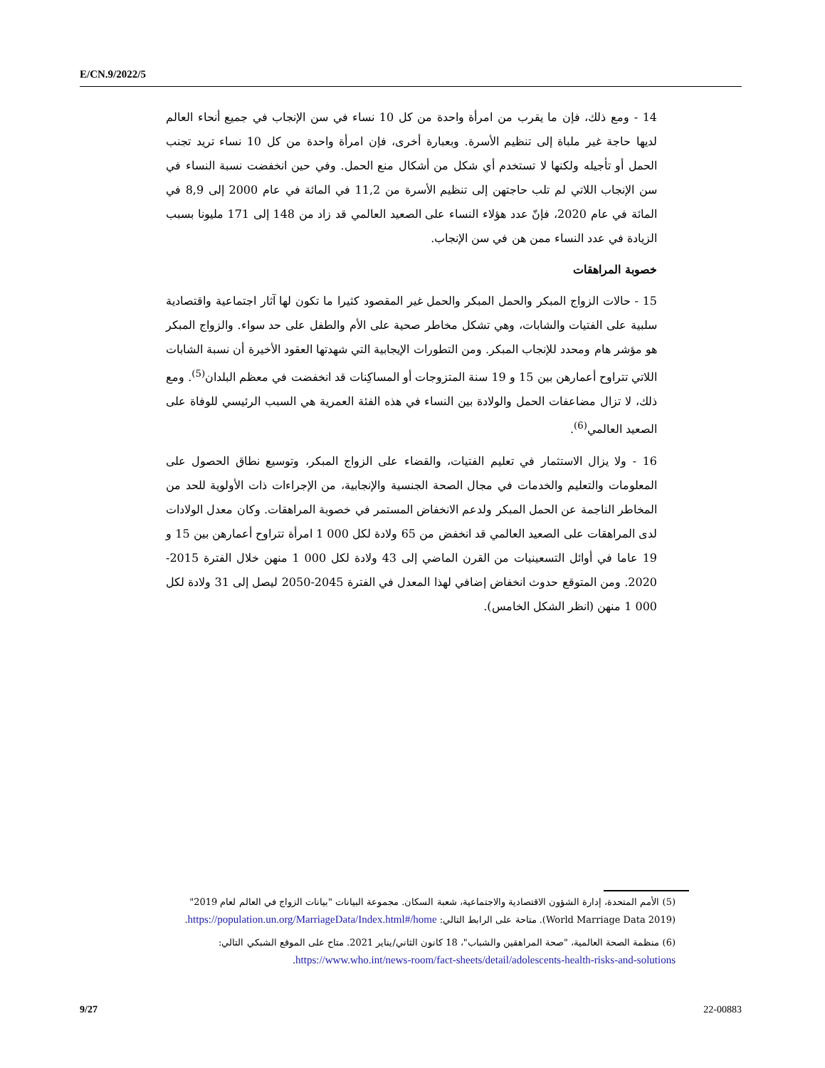E/CN.9/2022/5
14 - ومع ذلك، فإن ما يقرب من امرأة واحدة من كل 10 نساء في سن الإنجاب في جميع أنحاء العالم لديها حاجة غير ملباة إلى تنظيم الأسرة. وبعبارة أخرى، فإن امرأة واحدة من كل 10 نساء تريد تجنب الحمل أو تأجيله ولكنها لا تستخدم أي شكل من أشكال منع الحمل. وفي حين انخفضت نسبة النساء في سن الإنجاب اللاتي لم تلب حاجتهن إلى تنظيم الأسرة من 11,2 في المائة في عام 2000 إلى 8,9 في المائة في عام 2020، فإنّ عدد هؤلاء النساء على الصعيد العالمي قد زاد من 148 إلى 171 مليونا بسبب الزيادة في عدد النساء ممن هن في سن الإنجاب.
خصوبة المراهقات
15 - حالات الزواج المبكر والحمل المبكر والحمل غير المقصود كثيرا ما تكون لها آثار اجتماعية واقتصادية سلبية على الفتيات والشابات، وهي تشكل مخاطر صحية على الأم والطفل على حد سواء. والزواج المبكر هو مؤشر هام ومحدد للإنجاب المبكر. ومن التطورات الإيجابية التي شهدتها العقود الأخيرة أن نسبة الشابات اللاتي تتراوح أعمارهن بين 15 و 19 سنة المتزوجات أو المساكِنات قد انخفضت في معظم البلدان<sup>(5)</sup>. ومع ذلك، لا تزال مضاعفات الحمل والولادة بين النساء في هذه الفئة العمرية هي السبب الرئيسي للوفاة على الصعيد العالمي<sup>(6)</sup>.
16 - ولا يزال الاستثمار في تعليم الفتيات، والقضاء على الزواج المبكر، وتوسيع نطاق الحصول على المعلومات والتعليم والخدمات في مجال الصحة الجنسية والإنجابية، من الإجراءات ذات الأولوية للحد من المخاطر الناجمة عن الحمل المبكر ولدعم الانخفاض المستمر في خصوبة المراهقات. وكان معدل الولادات لدى المراهقات على الصعيد العالمي قد انخفض من 65 ولادة لكل 000 1 امرأة تتراوح أعمارهن بين 15 و 19 عاما في أوائل التسعينيات من القرن الماضي إلى 43 ولادة لكل 000 1 منهن خلال الفترة 2015-2020. ومن المتوقع حدوث انخفاض إضافي لهذا المعدل في الفترة 2045-2050 ليصل إلى 31 ولادة لكل 000 1 منهن (انظر الشكل الخامس).
(5) الأمم المتحدة، إدارة الشؤون الاقتصادية والاجتماعية، شعبة السكان. مجموعة البيانات "بيانات الزواج في العالم لعام 2019" (World Marriage Data 2019). متاحة على الرابط التالي: https://population.un.org/MarriageData/Index.html#/home.
(6) منظمة الصحة العالمية، "صحة المراهقين والشباب"، 18 كانون الثاني/يناير 2021. متاح على الموقع الشبكي التالي: https://www.who.int/news-room/fact-sheets/detail/adolescents-health-risks-and-solutions.
9/27 22-00883